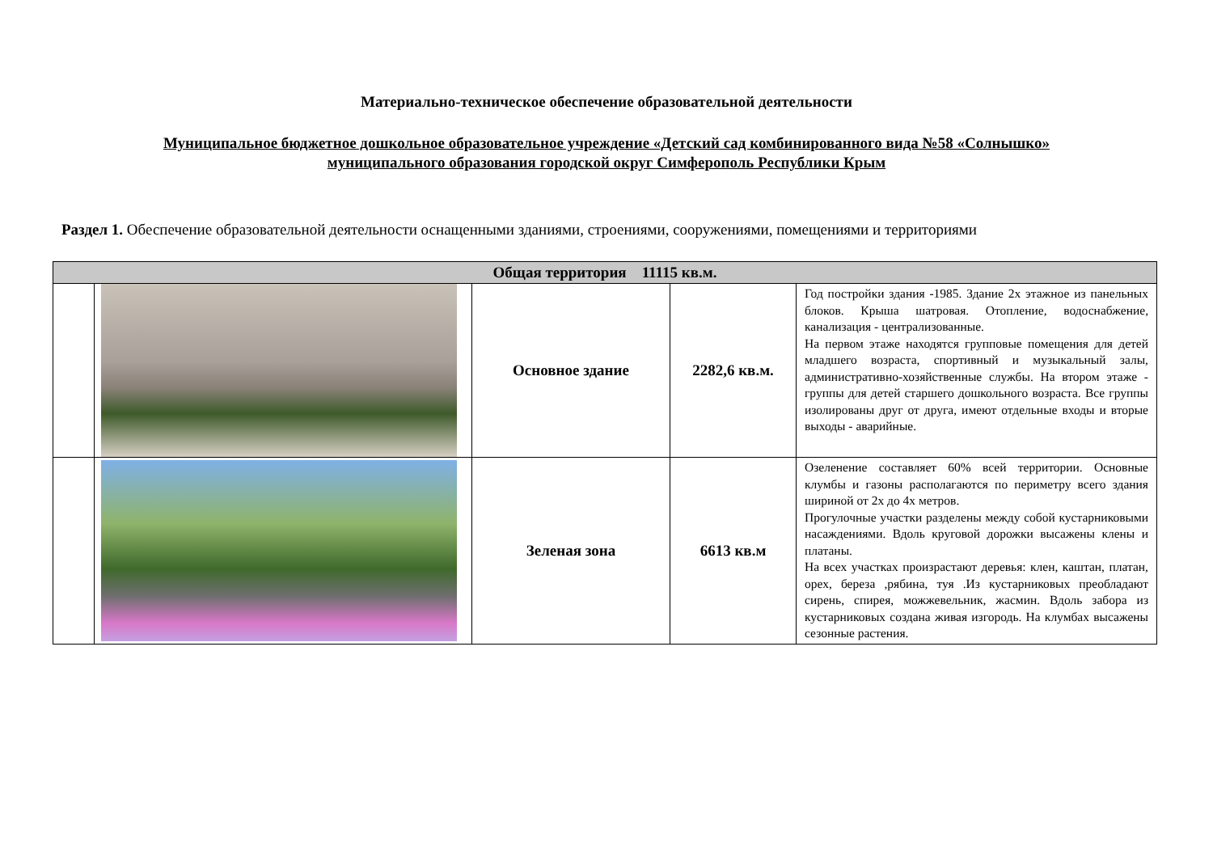Материально-техническое обеспечение образовательной деятельности
Муниципальное бюджетное дошкольное образовательное учреждение «Детский сад комбинированного вида №58 «Солнышко»
муниципального образования городской округ Симферополь Республики Крым
Раздел 1. Обеспечение образовательной деятельности оснащенными зданиями, строениями, сооружениями, помещениями и территориями
| Общая территория 11115 кв.м. | | | | |
| --- | --- | --- | --- | --- |
| | | Основное здание | 2282,6 кв.м. | Год постройки здания -1985. Здание 2х этажное из панельных блоков. Крыша шатровая. Отопление, водоснабжение, канализация - централизованные. На первом этаже находятся групповые помещения для детей младшего возраста, спортивный и музыкальный залы, административно-хозяйственные службы. На втором этаже - группы для детей старшего дошкольного возраста. Все группы изолированы друг от друга, имеют отдельные входы и вторые выходы - аварийные. |
| | | Зеленая зона | 6613 кв.м | Озеленение составляет 60% всей территории. Основные клумбы и газоны располагаются по периметру всего здания шириной от 2х до 4х метров. Прогулочные участки разделены между собой кустарниковыми насаждениями. Вдоль круговой дорожки высажены клены и платаны. На всех участках произрастают деревья: клен, каштан, платан, орех, береза ,рябина, туя .Из кустарниковых преобладают сирень, спирея, можжевельник, жасмин. Вдоль забора из кустарниковых создана живая изгородь. На клумбах высажены сезонные растения. |